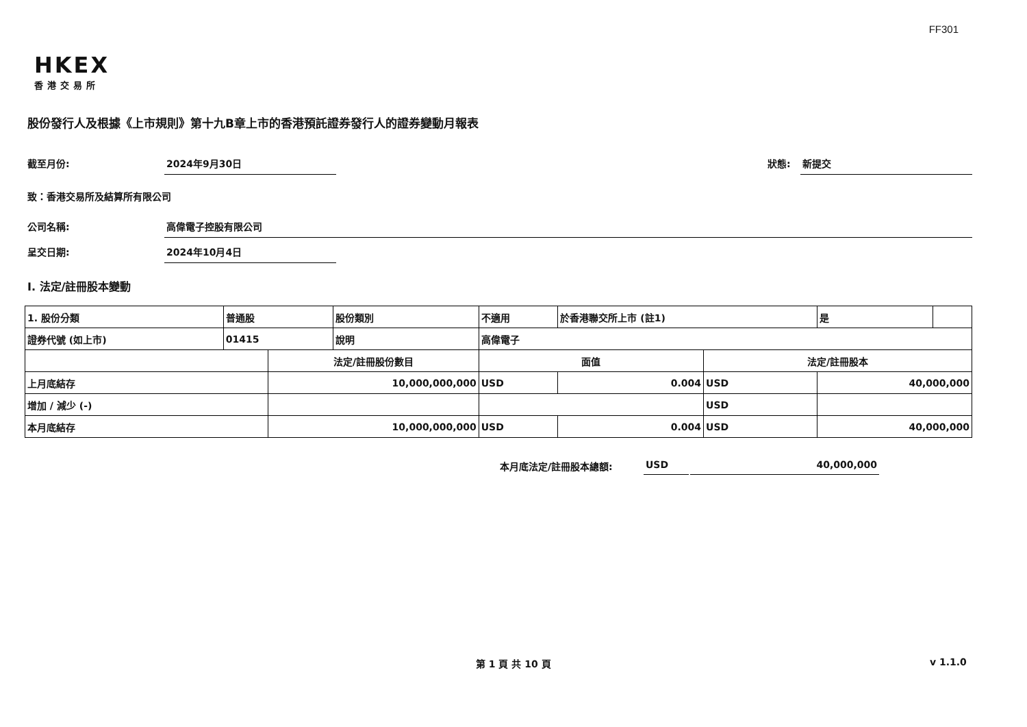FF301
HKEX
香港交易所
股份發行人及根據《上市規則》第十九B章上市的香港預託證券發行人的證券變動月報表
截至月份: 2024年9月30日 狀態: 新提交
致：香港交易所及結算所有限公司
公司名稱: 高偉電子控股有限公司
呈交日期: 2024年10月4日
I. 法定/註冊股本變動
| 1. 股份分類 | 普通股 | | 股份類別 | 不適用 | | 於香港聯交所上市 (註1) | | 是 | |
| 證券代號 (如上市) | 01415 | | 說明 | 高偉電子 | | | | | |
| | | 法定/註冊股份數目 | | | 面值 | | 法定/註冊股本 | | |
| 上月底結存 | | 10,000,000,000 | | | USD | 0.004 | USD | 40,000,000 | |
| 增加 / 減少 (-) | | | | | | | USD | | |
| 本月底結存 | | 10,000,000,000 | | | USD | 0.004 | USD | 40,000,000 | |
本月底法定/註冊股本總額: USD 40,000,000
第 1 頁 共 10 頁 v 1.1.0